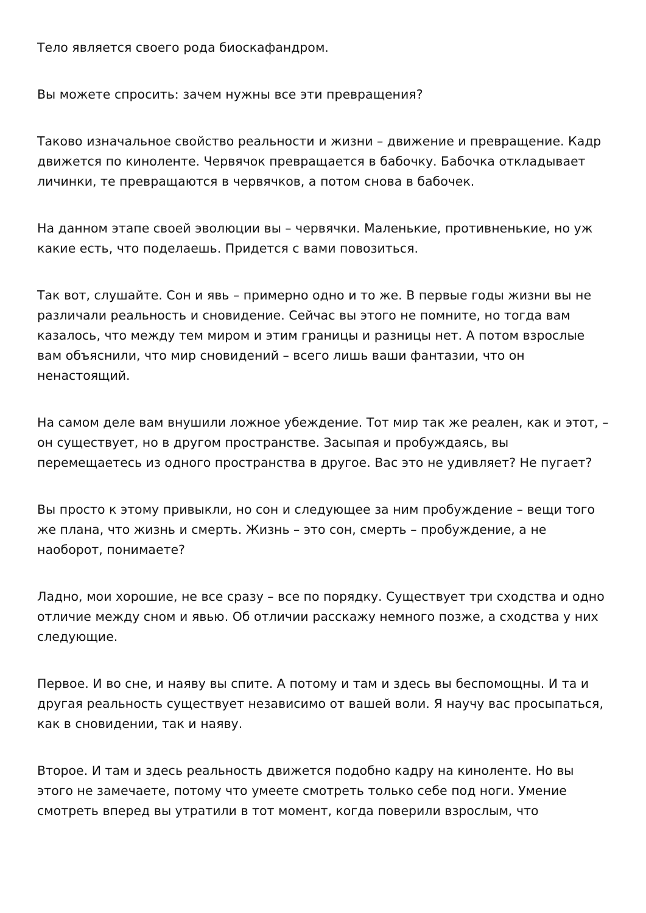Тело является своего рода биоскафандром.
Вы можете спросить: зачем нужны все эти превращения?
Таково изначальное свойство реальности и жизни – движение и превращение. Кадр движется по киноленте. Червячок превращается в бабочку. Бабочка откладывает личинки, те превращаются в червячков, а потом снова в бабочек.
На данном этапе своей эволюции вы – червячки. Маленькие, противненькие, но уж какие есть, что поделаешь. Придется с вами повозиться.
Так вот, слушайте. Сон и явь – примерно одно и то же. В первые годы жизни вы не различали реальность и сновидение. Сейчас вы этого не помните, но тогда вам казалось, что между тем миром и этим границы и разницы нет. А потом взрослые вам объяснили, что мир сновидений – всего лишь ваши фантазии, что он ненастоящий.
На самом деле вам внушили ложное убеждение. Тот мир так же реален, как и этот, – он существует, но в другом пространстве. Засыпая и пробуждаясь, вы перемещаетесь из одного пространства в другое. Вас это не удивляет? Не пугает?
Вы просто к этому привыкли, но сон и следующее за ним пробуждение – вещи того же плана, что жизнь и смерть. Жизнь – это сон, смерть – пробуждение, а не наоборот, понимаете?
Ладно, мои хорошие, не все сразу – все по порядку. Существует три сходства и одно отличие между сном и явью. Об отличии расскажу немного позже, а сходства у них следующие.
Первое. И во сне, и наяву вы спите. А потому и там и здесь вы беспомощны. И та и другая реальность существует независимо от вашей воли. Я научу вас просыпаться, как в сновидении, так и наяву.
Второе. И там и здесь реальность движется подобно кадру на киноленте. Но вы этого не замечаете, потому что умеете смотреть только себе под ноги. Умение смотреть вперед вы утратили в тот момент, когда поверили взрослым, что